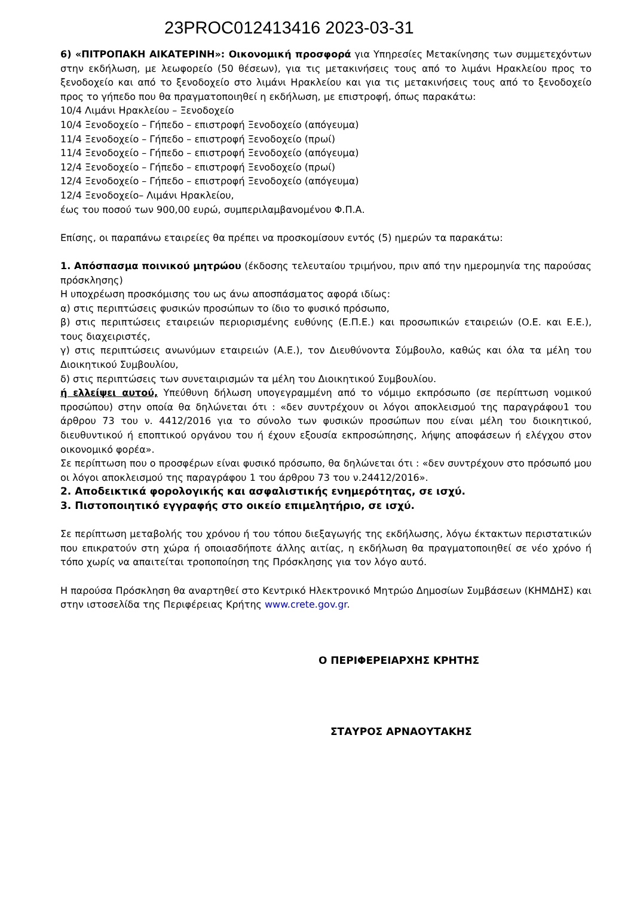23PROC012413416 2023-03-31
6) «ΠΙΤΡΟΠΑΚΗ ΑΙΚΑΤΕΡΙΝΗ»: Οικονομική προσφορά για Υπηρεσίες Μετακίνησης των συμμετεχόντων στην εκδήλωση, με λεωφορείο (50 θέσεων), για τις μετακινήσεις τους από το λιμάνι Ηρακλείου προς το ξενοδοχείο και από το ξενοδοχείο στο λιμάνι Ηρακλείου και για τις μετακινήσεις τους από το ξενοδοχείο προς το γήπεδο που θα πραγματοποιηθεί η εκδήλωση, με επιστροφή, όπως παρακάτω:
10/4 Λιμάνι Ηρακλείου – Ξενοδοχείο
10/4 Ξενοδοχείο – Γήπεδο – επιστροφή Ξενοδοχείο (απόγευμα)
11/4 Ξενοδοχείο – Γήπεδο – επιστροφή Ξενοδοχείο (πρωί)
11/4 Ξενοδοχείο – Γήπεδο – επιστροφή Ξενοδοχείο (απόγευμα)
12/4 Ξενοδοχείο – Γήπεδο – επιστροφή Ξενοδοχείο (πρωί)
12/4 Ξενοδοχείο – Γήπεδο – επιστροφή Ξενοδοχείο (απόγευμα)
12/4 Ξενοδοχείο– Λιμάνι Ηρακλείου,
έως του ποσού των 900,00 ευρώ, συμπεριλαμβανομένου Φ.Π.Α.
Επίσης, οι παραπάνω εταιρείες θα πρέπει να προσκομίσουν εντός (5) ημερών τα παρακάτω:
1. Απόσπασμα ποινικού μητρώου (έκδοσης τελευταίου τριμήνου, πριν από την ημερομηνία της παρούσας πρόσκλησης)
Η υποχρέωση προσκόμισης του ως άνω αποσπάσματος αφορά ιδίως:
α) στις περιπτώσεις φυσικών προσώπων το ίδιο το φυσικό πρόσωπο,
β) στις περιπτώσεις εταιρειών περιορισμένης ευθύνης (Ε.Π.Ε.) και προσωπικών εταιρειών (Ο.Ε. και Ε.Ε.), τους διαχειριστές,
γ) στις περιπτώσεις ανωνύμων εταιρειών (Α.Ε.), τον Διευθύνοντα Σύμβουλο, καθώς και όλα τα μέλη του Διοικητικού Συμβουλίου,
δ) στις περιπτώσεις των συνεταιρισμών τα μέλη του Διοικητικού Συμβουλίου.
ή ελλείψει αυτού, Υπεύθυνη δήλωση υπογεγραμμένη από το νόμιμο εκπρόσωπο (σε περίπτωση νομικού προσώπου) στην οποία θα δηλώνεται ότι : «δεν συντρέχουν οι λόγοι αποκλεισμού της παραγράφου1 του άρθρου 73 του ν. 4412/2016 για το σύνολο των φυσικών προσώπων που είναι μέλη του διοικητικού, διευθυντικού ή εποπτικού οργάνου του ή έχουν εξουσία εκπροσώπησης, λήψης αποφάσεων ή ελέγχου στον οικονομικό φορέα».
Σε περίπτωση που ο προσφέρων είναι φυσικό πρόσωπο, θα δηλώνεται ότι : «δεν συντρέχουν στο πρόσωπό μου οι λόγοι αποκλεισμού της παραγράφου 1 του άρθρου 73 του ν.24412/2016».
2. Αποδεικτικά φορολογικής και ασφαλιστικής ενημερότητας, σε ισχύ.
3. Πιστοποιητικό εγγραφής στο οικείο επιμελητήριο, σε ισχύ.
Σε περίπτωση μεταβολής του χρόνου ή του τόπου διεξαγωγής της εκδήλωσης, λόγω έκτακτων περιστατικών που επικρατούν στη χώρα ή οποιασδήποτε άλλης αιτίας, η εκδήλωση θα πραγματοποιηθεί σε νέο χρόνο ή τόπο χωρίς να απαιτείται τροποποίηση της Πρόσκλησης για τον λόγο αυτό.
Η παρούσα Πρόσκληση θα αναρτηθεί στο Κεντρικό Ηλεκτρονικό Μητρώο Δημοσίων Συμβάσεων (ΚΗΜΔΗΣ) και στην ιστοσελίδα της Περιφέρειας Κρήτης www.crete.gov.gr.
Ο ΠΕΡΙΦΕΡΕΙΑΡΧΗΣ ΚΡΗΤΗΣ
ΣΤΑΥΡΟΣ ΑΡΝΑΟΥΤΑΚΗΣ